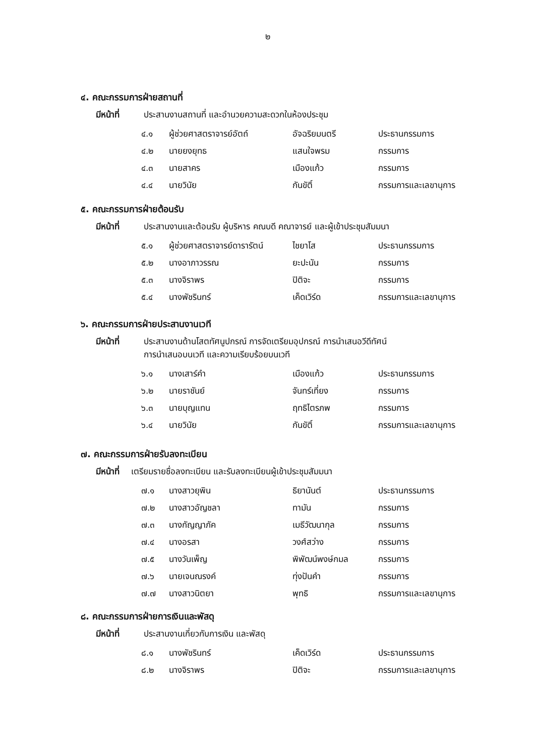๒
๔. คณะกรรมการฝ่ายสถานที่
มีหน้าที่ ประสานงานสถานที่ และอำนวยความสะดวกในห้องประชุม
| ๔.๑ | ผู้ช่วยศาสตราจารย์อัตถ์ | อัจฉริยมนตรี | ประธานกรรมการ |
| ๔.๒ | นายยงยุทธ | แสนใจพรม | กรรมการ |
| ๔.๓ | นายสาคร | เมืองแก้ว | กรรมการ |
| ๔.๔ | นายวินัย | กันขัติ์ | กรรมการและเลขานุการ |
๕. คณะกรรมการฝ่ายต้อนรับ
มีหน้าที่ ประสานงานและต้อนรับ ผู้บริหาร คณบดี คณาจารย์ และผู้เข้าประชุมสัมมนา
| ๕.๑ | ผู้ช่วยศาสตราจารย์ดารารัตน์ | ไชยาโส | ประธานกรรมการ |
| ๕.๒ | นางอาภาวรรณ | ยะปะนัน | กรรมการ |
| ๕.๓ | นางจิราพร | ปิติจะ | กรรมการ |
| ๕.๔ | นางพัชรินทร์ | เค็ดเวิร์ด | กรรมการและเลขานุการ |
๖. คณะกรรมการฝ่ายประสานงานเวที
มีหน้าที่ ประสานงานด้านโสตทัศนูปกรณ์ การจัดเตรียมอุปกรณ์ การนำเสนอวีดีทัศน์
การนำเสนอบนเวที และความเรียบร้อยบนเวที
| ๖.๑ | นางเสาร์คำ | เมืองแก้ว | ประธานกรรมการ |
| ๖.๒ | นายราชันย์ | จันทร์เที่ยง | กรรมการ |
| ๖.๓ | นายบุญแทน | ฤทธิไตรภพ | กรรมการ |
| ๖.๔ | นายวินัย | กันขัติ์ | กรรมการและเลขานุการ |
๗. คณะกรรมการฝ่ายรับลงทะเบียน
มีหน้าที่ เตรียมรายชื่อลงทะเบียน และรับลงทะเบียนผู้เข้าประชุมสัมมนา
| ๗.๑ | นางสาวยุพิน | ธิยานันต์ | ประธานกรรมการ |
| ๗.๒ | นางสาวอัญชลา | ทามัน | กรรมการ |
| ๗.๓ | นางกัญญาภัค | เมธีวัฒนากุล | กรรมการ |
| ๗.๔ | นางอรสา | วงศ์สว่าง | กรรมการ |
| ๗.๕ | นางวันเพ็ญ | พิพัฒน์พงษ์กมล | กรรมการ |
| ๗.๖ | นายเจนณรงค์ | ทุ่งปันคำ | กรรมการ |
| ๗.๗ | นางสาวนิตยา | พุทธิ | กรรมการและเลขานุการ |
๘. คณะกรรมการฝ่ายการเงินและพัสดุ
มีหน้าที่ ประสานงานเกี่ยวกับการเงิน และพัสดุ
| ๘.๑ | นางพัชรินทร์ | เค็ดเวิร์ด | ประธานกรรมการ |
| ๘.๒ | นางจิราพร | ปิติจะ | กรรมการและเลขานุการ |